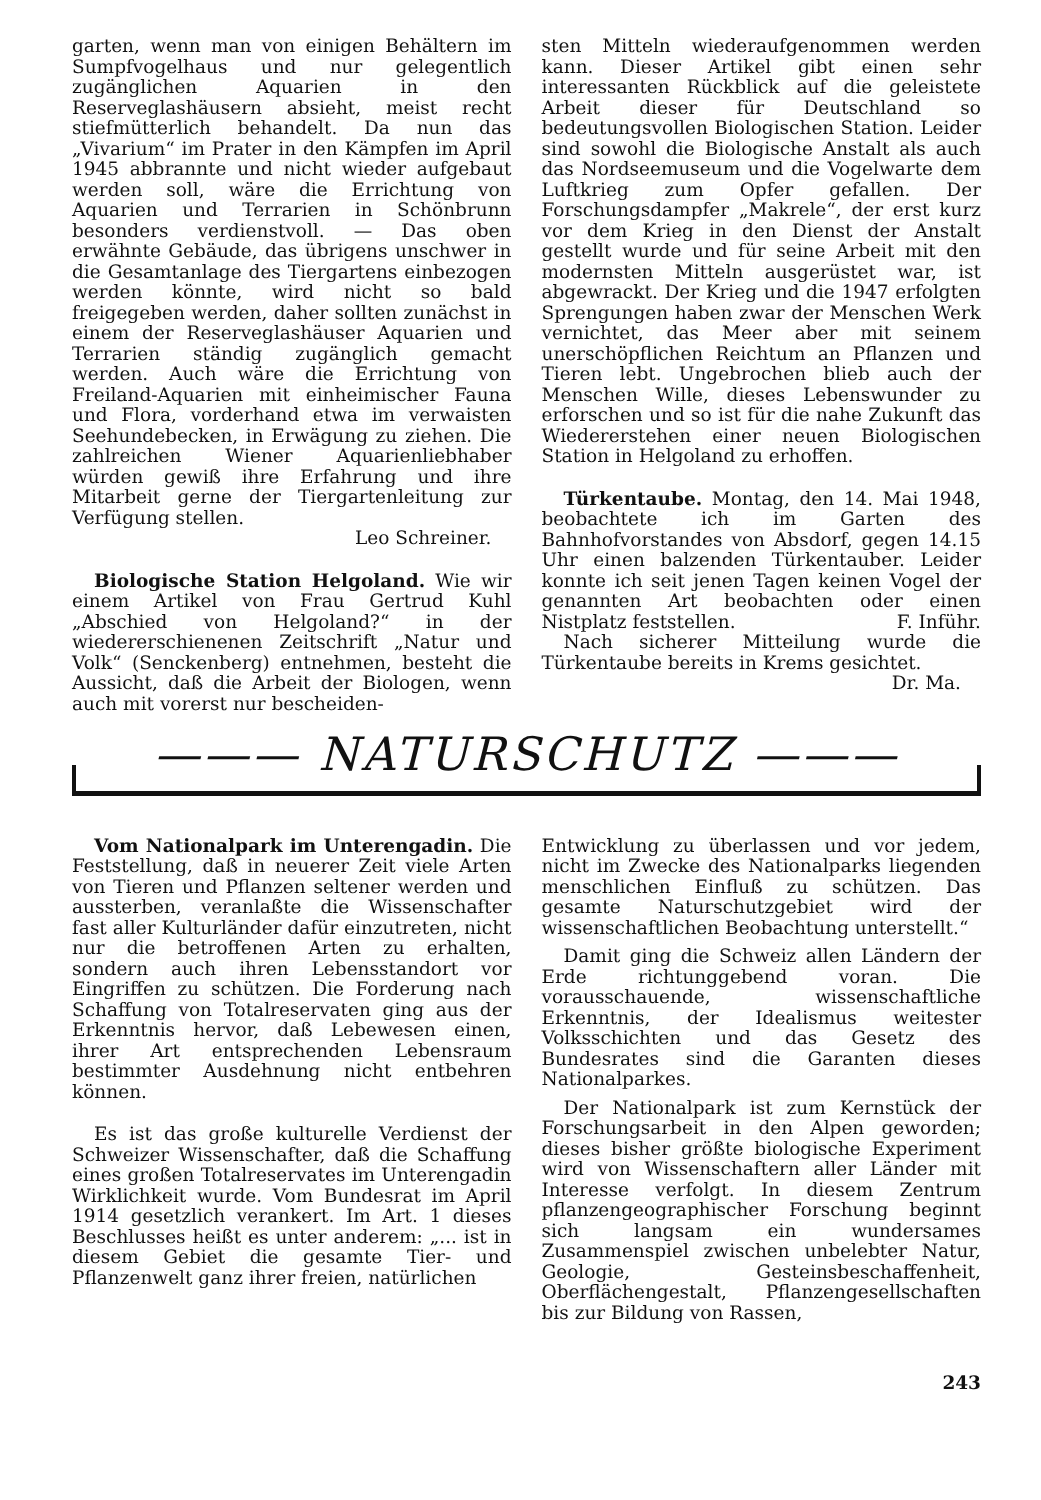garten, wenn man von einigen Behältern im Sumpfvogelhaus und nur gelegentlich zugänglichen Aquarien in den Reserveglashäusern absieht, meist recht stiefmütterlich behandelt. Da nun das „Vivarium“ im Prater in den Kämpfen im April 1945 abbrannte und nicht wieder aufgebaut werden soll, wäre die Errichtung von Aquarien und Terrarien in Schönbrunn besonders verdienstvoll. — Das oben erwähnte Gebäude, das übrigens unschwer in die Gesamtanlage des Tiergartens einbezogen werden könnte, wird nicht so bald freigegeben werden, daher sollten zunächst in einem der Reserveglashäuser Aquarien und Terrarien ständig zugänglich gemacht werden. Auch wäre die Errichtung von Freiland-Aquarien mit einheimischer Fauna und Flora, vorderhand etwa im verwaisten Seehundebecken, in Erwägung zu ziehen. Die zahlreichen Wiener Aquarienliebhaber würden gewiß ihre Erfahrung und ihre Mitarbeit gerne der Tiergartenleitung zur Verfügung stellen.
Leo Schreiner.
Biologische Station Helgoland. Wie wir einem Artikel von Frau Gertrud Kuhl „Abschied von Helgoland?“ in der wiedererschienenen Zeitschrift „Natur und Volk“ (Senckenberg) entnehmen, besteht die Aussicht, daß die Arbeit der Biologen, wenn auch mit vorerst nur bescheiden-
sten Mitteln wiederaufgenommen werden kann. Dieser Artikel gibt einen sehr interessanten Rückblick auf die geleistete Arbeit dieser für Deutschland so bedeutungsvollen Biologischen Station. Leider sind sowohl die Biologische Anstalt als auch das Nordseemuseum und die Vogelwarte dem Luftkrieg zum Opfer gefallen. Der Forschungsdampfer „Makrele“, der erst kurz vor dem Krieg in den Dienst der Anstalt gestellt wurde und für seine Arbeit mit den modernsten Mitteln ausgerüstet war, ist abgewrackt. Der Krieg und die 1947 erfolgten Sprengungen haben zwar der Menschen Werk vernichtet, das Meer aber mit seinem unerschöpflichen Reichtum an Pflanzen und Tieren lebt. Ungebrochen blieb auch der Menschen Wille, dieses Lebenswunder zu erforschen und so ist für die nahe Zukunft das Wiedererstehen einer neuen Biologischen Station in Helgoland zu erhoffen.
Türkentaube. Montag, den 14. Mai 1948, beobachtete ich im Garten des Bahnhofvorstandes von Absdorf, gegen 14.15 Uhr einen balzenden Türkentauber. Leider konnte ich seit jenen Tagen keinen Vogel der genannten Art beobachten oder einen Nistplatz feststellen. F. Inführ.
Nach sicherer Mitteilung wurde die Türkentaube bereits in Krems gesichtet.
Dr. Ma.
——— NATURSCHUTZ ———
Vom Nationalpark im Unterengadin. Die Feststellung, daß in neuerer Zeit viele Arten von Tieren und Pflanzen seltener werden und aussterben, veranlaßte die Wissenschafter fast aller Kulturländer dafür einzutreten, nicht nur die betroffenen Arten zu erhalten, sondern auch ihren Lebensstandort vor Eingriffen zu schützen. Die Forderung nach Schaffung von Totalreservaten ging aus der Erkenntnis hervor, daß Lebewesen einen, ihrer Art entsprechenden Lebensraum bestimmter Ausdehnung nicht entbehren können.
Es ist das große kulturelle Verdienst der Schweizer Wissenschafter, daß die Schaffung eines großen Totalreservates im Unterengadin Wirklichkeit wurde. Vom Bundesrat im April 1914 gesetzlich verankert. Im Art. 1 dieses Beschlusses heißt es unter anderem: „... ist in diesem Gebiet die gesamte Tier- und Pflanzenwelt ganz ihrer freien, natürlichen
Entwicklung zu überlassen und vor jedem, nicht im Zwecke des Nationalparks liegenden menschlichen Einfluß zu schützen. Das gesamte Naturschutzgebiet wird der wissenschaftlichen Beobachtung unterstellt.“
Damit ging die Schweiz allen Ländern der Erde richtunggebend voran. Die vorausschauende, wissenschaftliche Erkenntnis, der Idealismus weitester Volksschichten und das Gesetz des Bundesrates sind die Garanten dieses Nationalparkes.
Der Nationalpark ist zum Kernstück der Forschungsarbeit in den Alpen geworden; dieses bisher größte biologische Experiment wird von Wissenschaftern aller Länder mit Interesse verfolgt. In diesem Zentrum pflanzengeographischer Forschung beginnt sich langsam ein wundersames Zusammenspiel zwischen unbelebter Natur, Geologie, Gesteinsbeschaffenheit, Oberflächengestalt, Pflanzengesellschaften bis zur Bildung von Rassen,
243